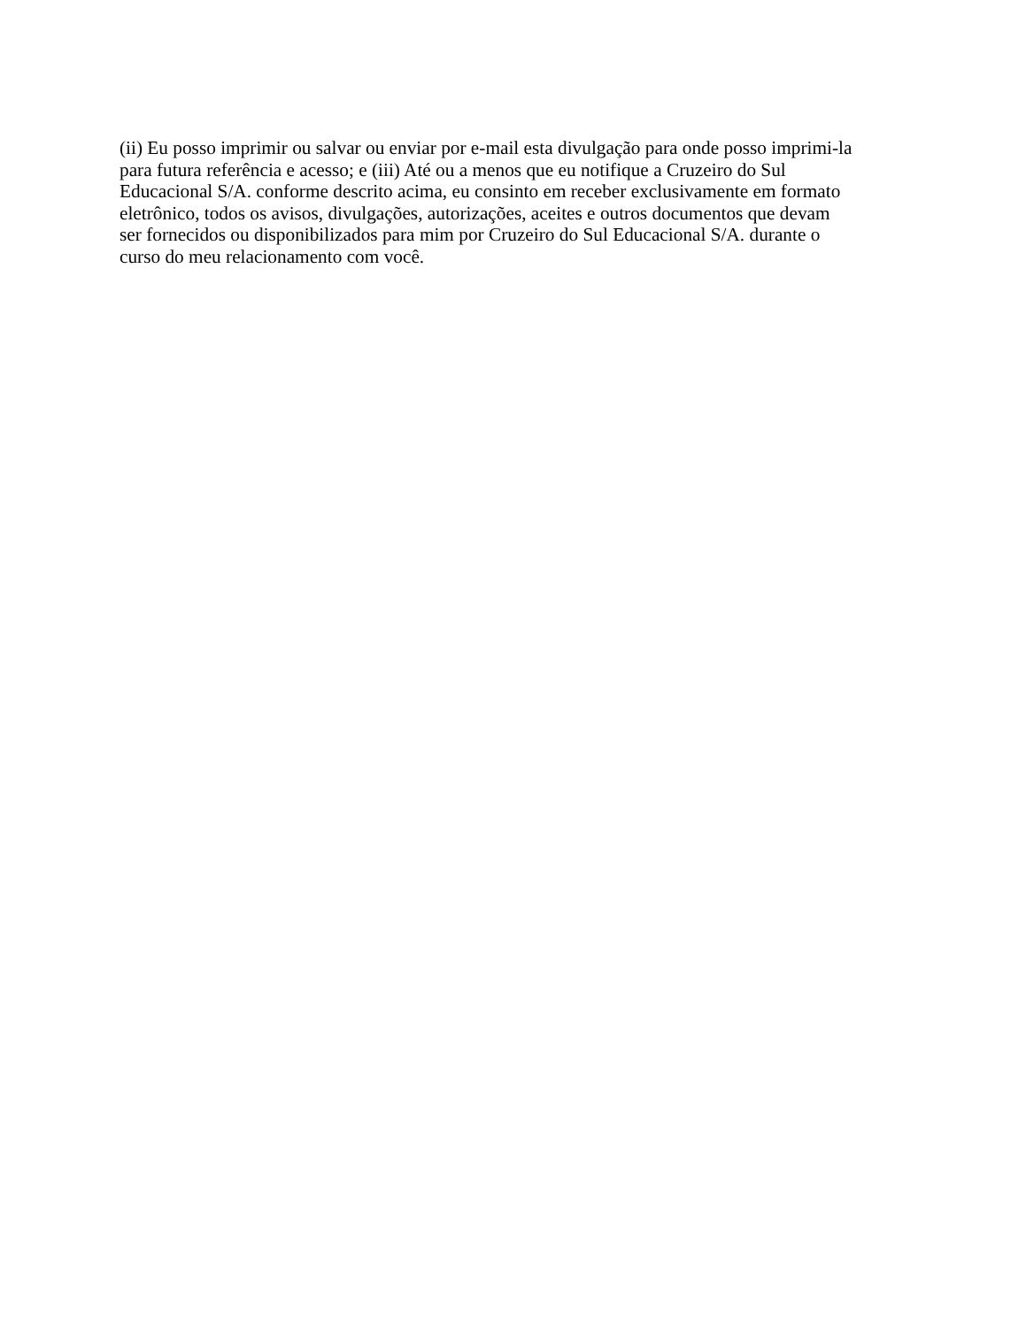(ii) Eu posso imprimir ou salvar ou enviar por e-mail esta divulgação para onde posso imprimi-la
para futura referência e acesso; e (iii) Até ou a menos que eu notifique a Cruzeiro do Sul
Educacional S/A. conforme descrito acima, eu consinto em receber exclusivamente em formato
eletrônico, todos os avisos, divulgações, autorizações, aceites e outros documentos que devam
ser fornecidos ou disponibilizados para mim por Cruzeiro do Sul Educacional S/A. durante o
curso do meu relacionamento com você.